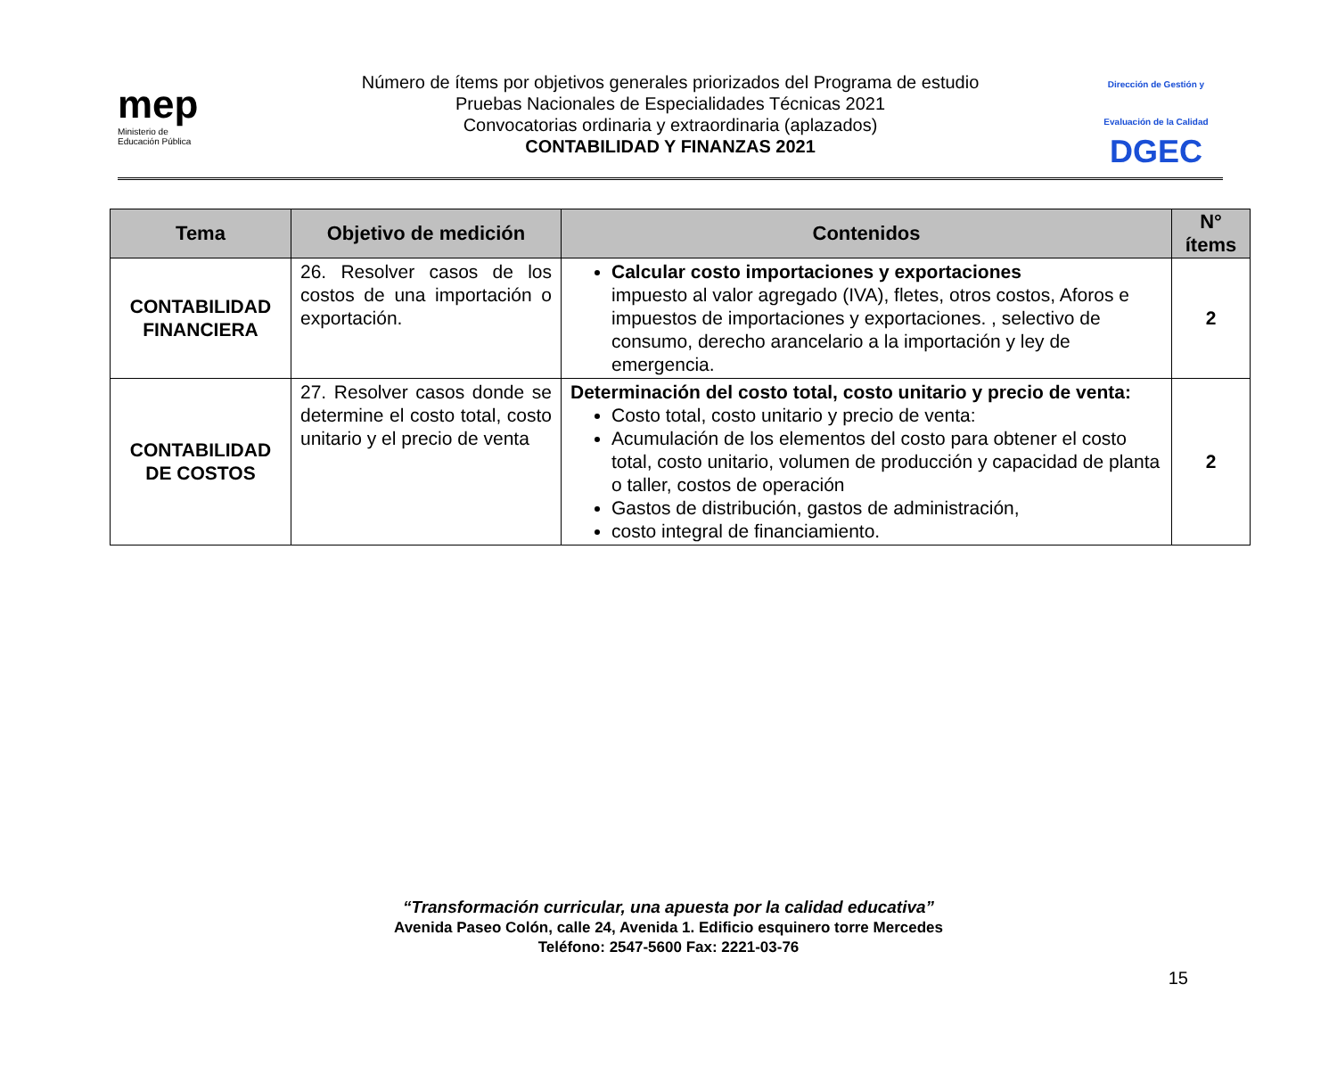mep
Ministerio de
Educación Pública
Número de ítems por objetivos generales priorizados del Programa de estudio
Pruebas Nacionales de Especialidades Técnicas 2021
Convocatorias ordinaria y extraordinaria (aplazados)
CONTABILIDAD Y FINANZAS 2021
Dirección de Gestión y Evaluación de la Calidad
DGEC
| Tema | Objetivo de medición | Contenidos | N° ítems |
| --- | --- | --- | --- |
| CONTABILIDAD FINANCIERA | 26. Resolver casos de los costos de una importación o exportación. | Calcular costo importaciones y exportaciones impuesto al valor agregado (IVA), fletes, otros costos, Aforos e impuestos de importaciones y exportaciones. , selectivo de consumo, derecho arancelario a la importación y ley de emergencia. | 2 |
| CONTABILIDAD DE COSTOS | 27. Resolver casos donde se determine el costo total, costo unitario y el precio de venta | Determinación del costo total, costo unitario y precio de venta: Costo total, costo unitario y precio de venta: Acumulación de los elementos del costo para obtener el costo total, costo unitario, volumen de producción y capacidad de planta o taller, costos de operación Gastos de distribución, gastos de administración, costo integral de financiamiento. | 2 |
“Transformación curricular, una apuesta por la calidad educativa”
Avenida Paseo Colón, calle 24, Avenida 1. Edificio esquinero torre Mercedes
Teléfono: 2547-5600 Fax: 2221-03-76
15